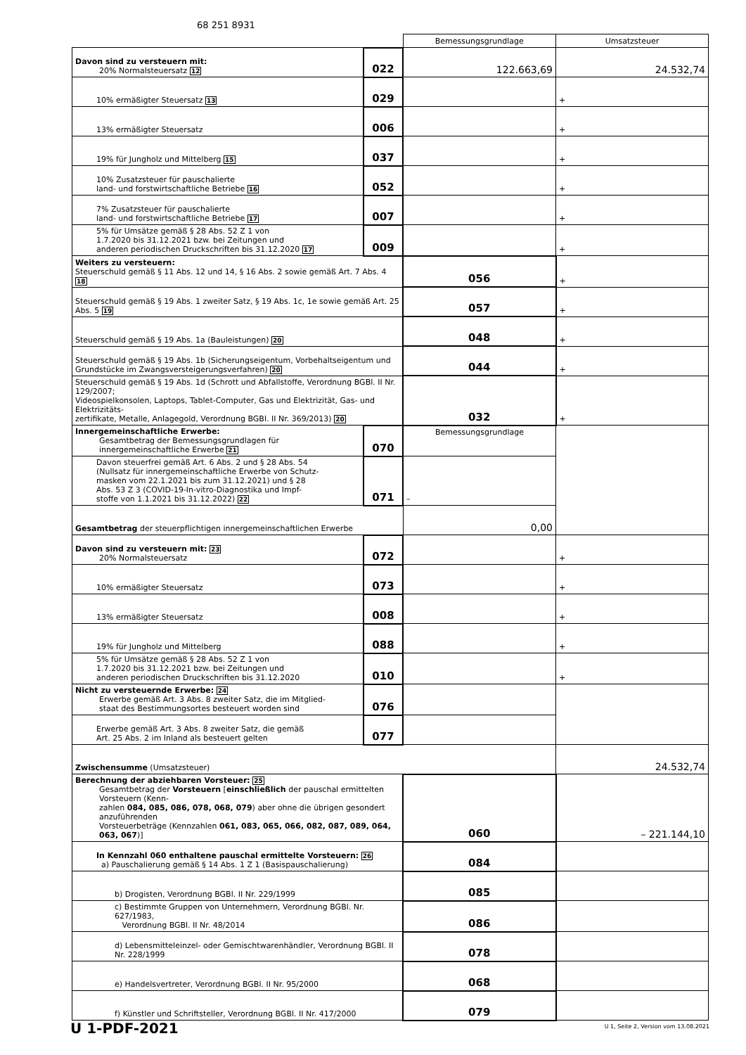68 251 8931
| | | Bemessungsgrundlage | Umsatzsteuer |
| Davon sind zu versteuern mit: 20% Normalsteuersatz 12 | 022 | 122.663,69 | 24.532,74 |
| 10% ermäßigter Steuersatz 13 | 029 | | + |
| 13% ermäßigter Steuersatz | 006 | | + |
| 19% für Jungholz und Mittelberg 15 | 037 | | + |
| 10% Zusatzsteuer für pauschalierte land- und forstwirtschaftliche Betriebe 16 | 052 | | + |
| 7% Zusatzsteuer für pauschalierte land- und forstwirtschaftliche Betriebe 17 | 007 | | + |
| 5% für Umsätze gemäß § 28 Abs. 52 Z 1 von 1.7.2020 bis 31.12.2021 bzw. bei Zeitungen und anderen periodischen Druckschriften bis 31.12.2020 17 | 009 | | + |
| Weiters zu versteuern: Steuerschuld gemäß § 11 Abs. 12 und 14, § 16 Abs. 2 sowie gemäß Art. 7 Abs. 4 18 | | 056 | + |
| Steuerschuld gemäß § 19 Abs. 1 zweiter Satz, § 19 Abs. 1c, 1e sowie gemäß Art. 25 Abs. 5 19 | | 057 | + |
| Steuerschuld gemäß § 19 Abs. 1a (Bauleistungen) 20 | | 048 | + |
| Steuerschuld gemäß § 19 Abs. 1b (Sicherungseigentum, Vorbehaltseigentum und Grundstücke im Zwangsversteigerungsverfahren) 20 | | 044 | + |
| Steuerschuld gemäß § 19 Abs. 1d (Schrott und Abfallstoffe, Verordnung BGBl. II Nr. 129/2007; Videospielkonsolen, Laptops, Tablet-Computer, Gas und Elektrizität, Gas- und Elektrizitäts- zertifikate, Metalle, Anlagegold, Verordnung BGBl. II Nr. 369/2013) 20 | | 032 | + |
| Innergemeinschaftliche Erwerbe: Gesamtbetrag der Bemessungsgrundlagen für innergemeinschaftliche Erwerbe 21 | 070 | Bemessungsgrundlage | |
| Davon steuerfrei gemäß Art. 6 Abs. 2 und § 28 Abs. 54 (Nullsatz für innergemeinschaftliche Erwerbe von Schutz- masken vom 22.1.2021 bis zum 31.12.2021) und § 28 Abs. 53 Z 3 (COVID-19-In-vitro-Diagnostika und Impf- stoffe von 1.1.2021 bis 31.12.2022) 22 | 071 | – | |
| Gesamtbetrag der steuerpflichtigen innergemeinschaftlichen Erwerbe | | 0,00 | |
| Davon sind zu versteuern mit: 23 20% Normalsteuersatz | 072 | | + |
| 10% ermäßigter Steuersatz | 073 | | + |
| 13% ermäßigter Steuersatz | 008 | | + |
| 19% für Jungholz und Mittelberg | 088 | | + |
| 5% für Umsätze gemäß § 28 Abs. 52 Z 1 von 1.7.2020 bis 31.12.2021 bzw. bei Zeitungen und anderen periodischen Druckschriften bis 31.12.2020 | 010 | | + |
| Nicht zu versteuernde Erwerbe: 24 Erwerbe gemäß Art. 3 Abs. 8 zweiter Satz, die im Mitglied- staat des Bestimmungsortes besteuert worden sind | 076 | | |
| Erwerbe gemäß Art. 3 Abs. 8 zweiter Satz, die gemäß Art. 25 Abs. 2 im Inland als besteuert gelten | 077 | | |
| Zwischensumme (Umsatzsteuer) | | | 24.532,74 |
| Berechnung der abziehbaren Vorsteuer: 25 Gesamtbetrag der Vorsteuern [ einschließlich der pauschal ermittelten Vorsteuern (Kenn- zahlen 084, 085, 086, 078, 068, 079 ) aber ohne die übrigen gesondert anzuführenden Vorsteuerbeträge (Kennzahlen 061, 083, 065, 066, 082, 087, 089, 064, 063, 067 )] | | 060 | – 221.144,10 |
| In Kennzahl 060 enthaltene pauschal ermittelte Vorsteuern: 26 a) Pauschalierung gemäß § 14 Abs. 1 Z 1 (Basispauschalierung) | | 084 | |
| b) Drogisten, Verordnung BGBl. II Nr. 229/1999 | | 085 | |
| c) Bestimmte Gruppen von Unternehmern, Verordnung BGBl. Nr. 627/1983, Verordnung BGBl. II Nr. 48/2014 | | 086 | |
| d) Lebensmitteleinzel- oder Gemischtwarenhändler, Verordnung BGBl. II Nr. 228/1999 | | 078 | |
| e) Handelsvertreter, Verordnung BGBl. II Nr. 95/2000 | | 068 | |
| f) Künstler und Schriftsteller, Verordnung BGBl. II Nr. 417/2000 | | 079 | |
U 1-PDF-2021
U 1, Seite 2, Version vom 13.08.2021